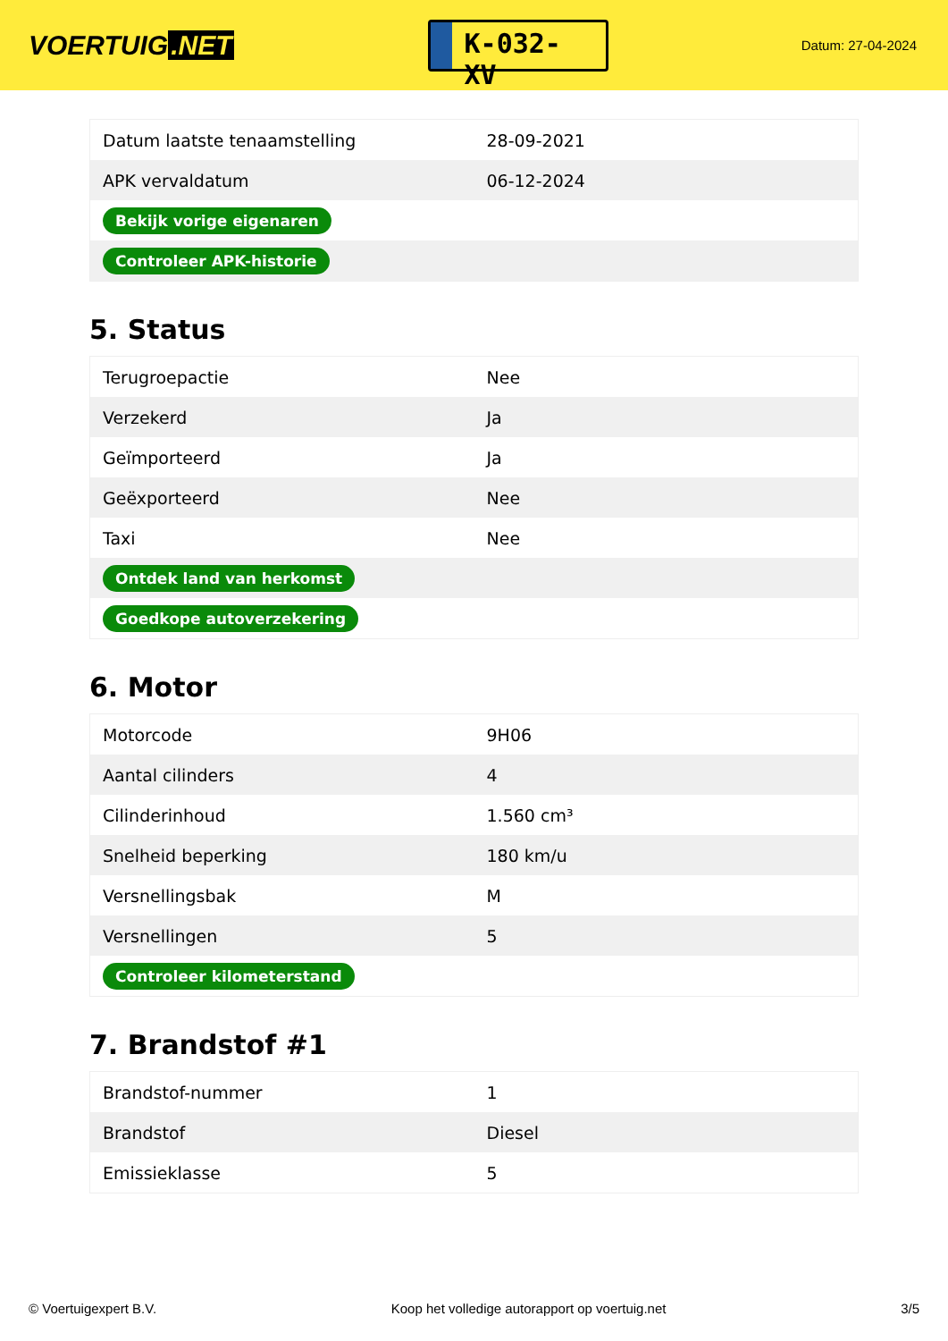VOERTUIG.NET
K-032-XV
Datum: 27-04-2024
| Datum laatste tenaamstelling | 28-09-2021 |
| APK vervaldatum | 06-12-2024 |
| Bekijk vorige eigenaren | |
| Controleer APK-historie | |
5. Status
| Terugroepactie | Nee |
| Verzekerd | Ja |
| Geïmporteerd | Ja |
| Geëxporteerd | Nee |
| Taxi | Nee |
| Ontdek land van herkomst | |
| Goedkope autoverzekering | |
6. Motor
| Motorcode | 9H06 |
| Aantal cilinders | 4 |
| Cilinderinhoud | 1.560 cm³ |
| Snelheid beperking | 180 km/u |
| Versnellingsbak | M |
| Versnellingen | 5 |
| Controleer kilometerstand | |
7. Brandstof #1
| Brandstof-nummer | 1 |
| Brandstof | Diesel |
| Emissieklasse | 5 |
© Voertuigexpert B.V. Koop het volledige autorapport op voertuig.net 3/5